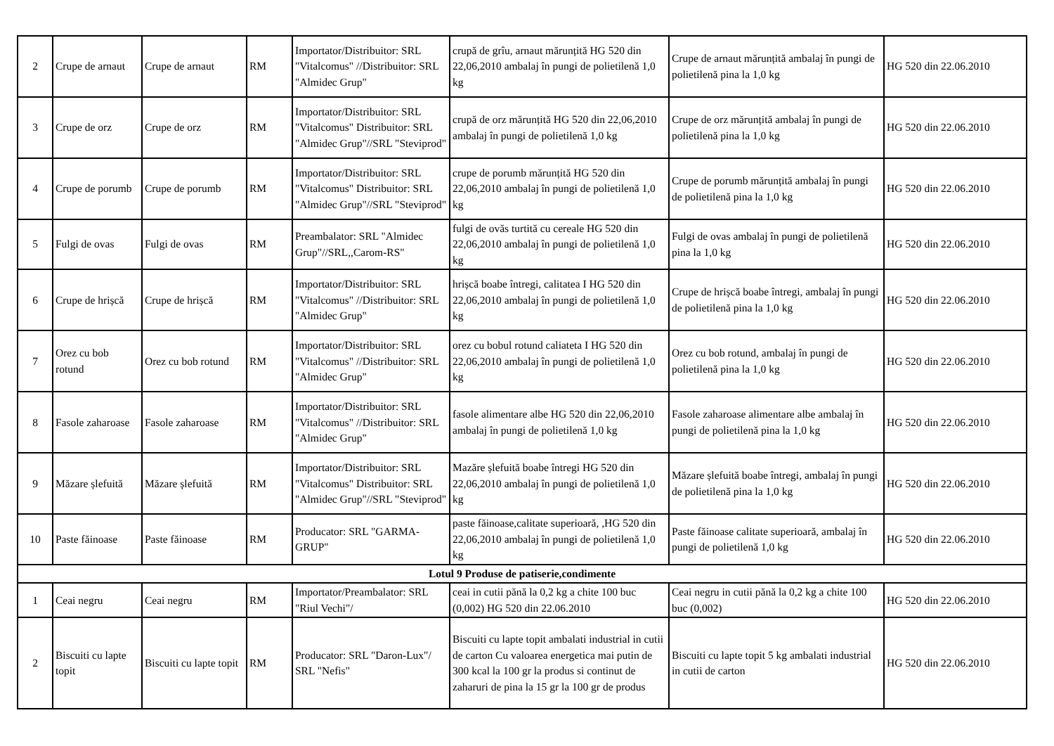| 2 | Crupe de arnaut | Crupe de arnaut | RM | Importator/Distribuitor: SRL "Vitalcomus" //Distribuitor: SRL "Almidec Grup" | crupă de grîu, arnaut mărunțită HG 520 din 22,06,2010 ambalaj în pungi de polietilenă 1,0 kg | Crupe de arnaut mărunțită ambalaj în pungi de polietilenă pina la 1,0 kg | HG 520 din 22.06.2010 |
| 3 | Crupe de orz | Crupe de orz | RM | Importator/Distribuitor: SRL "Vitalcomus" Distribuitor: SRL "Almidec Grup"//SRL "Steviprod" | crupă de orz mărunțită HG 520 din 22,06,2010 ambalaj în pungi de polietilenă 1,0 kg | Crupe de orz mărunțită ambalaj în pungi de polietilenă pina la 1,0 kg | HG 520 din 22.06.2010 |
| 4 | Crupe de porumb | Crupe de porumb | RM | Importator/Distribuitor: SRL "Vitalcomus" Distribuitor: SRL "Almidec Grup"//SRL "Steviprod" | crupe de porumb mărunțită HG 520 din 22,06,2010 ambalaj în pungi de polietilenă 1,0 kg | Crupe de porumb mărunțită ambalaj în pungi de polietilenă pina la 1,0 kg | HG 520 din 22.06.2010 |
| 5 | Fulgi de ovas | Fulgi de ovas | RM | Preambalator: SRL "Almidec Grup"//SRL,,Carom-RS" | fulgi de ovăs turtită cu cereale HG 520 din 22,06,2010 ambalaj în pungi de polietilenă 1,0 kg | Fulgi de ovas ambalaj în pungi de polietilenă pina la 1,0 kg | HG 520 din 22.06.2010 |
| 6 | Crupe de hrișcă | Crupe de hrișcă | RM | Importator/Distribuitor: SRL "Vitalcomus" //Distribuitor: SRL "Almidec Grup" | hrișcă boabe întregi, calitatea I HG 520 din 22,06,2010 ambalaj în pungi de polietilenă 1,0 kg | Crupe de hrișcă boabe întregi, ambalaj în pungi de polietilenă pina la 1,0 kg | HG 520 din 22.06.2010 |
| 7 | Orez cu bob rotund | Orez cu bob rotund | RM | Importator/Distribuitor: SRL "Vitalcomus" //Distribuitor: SRL "Almidec Grup" | orez cu bobul rotund caliateta I HG 520 din 22,06,2010 ambalaj în pungi de polietilenă 1,0 kg | Orez cu bob rotund, ambalaj în pungi de polietilenă pina la 1,0 kg | HG 520 din 22.06.2010 |
| 8 | Fasole zaharoase | Fasole zaharoase | RM | Importator/Distribuitor: SRL "Vitalcomus" //Distribuitor: SRL "Almidec Grup" | fasole alimentare albe HG 520 din 22,06,2010 ambalaj în pungi de polietilenă 1,0 kg | Fasole zaharoase alimentare albe ambalaj în pungi de polietilenă pina la 1,0 kg | HG 520 din 22.06.2010 |
| 9 | Măzare șlefuită | Măzare șlefuită | RM | Importator/Distribuitor: SRL "Vitalcomus" Distribuitor: SRL "Almidec Grup"//SRL "Steviprod" | Mazăre șlefuită boabe întregi HG 520 din 22,06,2010 ambalaj în pungi de polietilenă 1,0 kg | Măzare șlefuită boabe întregi, ambalaj în pungi de polietilenă pina la 1,0 kg | HG 520 din 22.06.2010 |
| 10 | Paste făinoase | Paste făinoase | RM | Producator: SRL "GARMA-GRUP" | paste făinoase,calitate superioară, ,HG 520 din 22,06,2010 ambalaj în pungi de polietilenă 1,0 kg | Paste făinoase calitate superioară, ambalaj în pungi de polietilenă 1,0 kg | HG 520 din 22.06.2010 |
| Lotul 9 Produse de patiserie,condimente | | | | | | | |
| 1 | Ceai negru | Ceai negru | RM | Importator/Preambalator: SRL "Riul Vechi"/ | ceai in cutii pănă la 0,2 kg a chite 100 buc (0,002) HG 520 din 22.06.2010 | Ceai negru in cutii pănă la 0,2 kg a chite 100 buc (0,002) | HG 520 din 22.06.2010 |
| 2 | Biscuiti cu lapte topit | Biscuiti cu lapte topit | RM | Producator: SRL "Daron-Lux"/ SRL "Nefis" | Biscuiti cu lapte topit ambalati industrial in cutii de carton Cu valoarea energetica mai putin de 300 kcal la 100 gr la produs si continut de zaharuri de pina la 15 gr la 100 gr de produs | Biscuiti cu lapte topit 5 kg ambalati industrial in cutii de carton | HG 520 din 22.06.2010 |